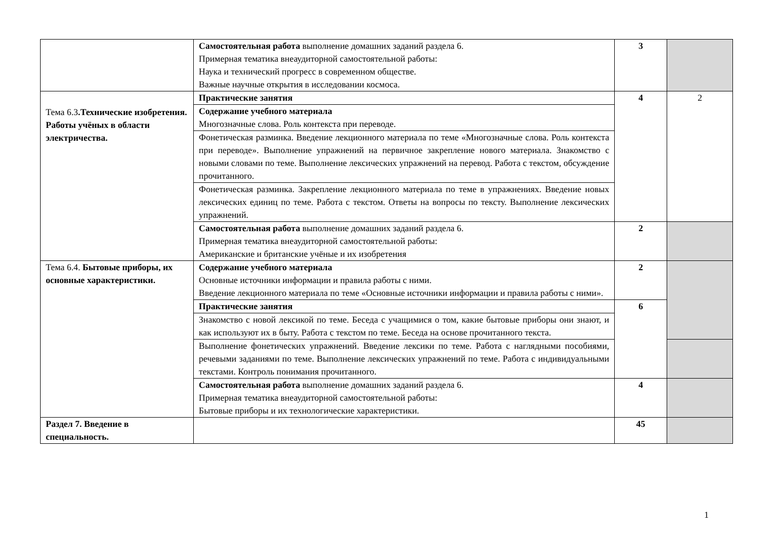| | Самостоятельная работа выполнение домашних заданий раздела 6. Примерная тематика внеаудиторной самостоятельной работы: Наука и технический прогресс в современном обществе. Важные научные открытия в исследовании космоса. | 3 | |
| Тема 6.3 .Технические изобретения. Работы учёных в области электричества. | Практические занятия | 4 | 2 |
| | Содержание учебного материала Многозначные слова. Роль контекста при переводе. | | |
| | Фонетическая разминка. Введение лекционного материала по теме «Многозначные слова. Роль контекста при переводе». Выполнение упражнений на первичное закрепление нового материала. Знакомство с новыми словами по теме. Выполнение лексических упражнений на перевод. Работа с текстом, обсуждение прочитанного. | | |
| | Фонетическая разминка. Закрепление лекционного материала по теме в упражнениях. Введение новых лексических единиц по теме. Работа с текстом. Ответы на вопросы по тексту. Выполнение лексических упражнений. | | |
| | Самостоятельная работа выполнение домашних заданий раздела 6. Примерная тематика внеаудиторной самостоятельной работы: Американские и британские учёные и их изобретения | 2 | |
| Тема 6.4. Бытовые приборы, их основные характеристики. | Содержание учебного материала Основные источники информации и правила работы с ними. Введение лекционного материала по теме «Основные источники информации и правила работы с ними». | 2 | |
| | Практические занятия | 6 | |
| | Знакомство с новой лексикой по теме. Беседа с учащимися о том, какие бытовые приборы они знают, и как используют их в быту. Работа с текстом по теме. Беседа на основе прочитанного текста. | | |
| | Выполнение фонетических упражнений. Введение лексики по теме. Работа с наглядными пособиями, речевыми заданиями по теме. Выполнение лексических упражнений по теме. Работа с индивидуальными текстами. Контроль понимания прочитанного. | | |
| | Самостоятельная работа выполнение домашних заданий раздела 6. Примерная тематика внеаудиторной самостоятельной работы: Бытовые приборы и их технологические характеристики. | 4 | |
| Раздел 7. Введение в специальность. | | 45 | |
1